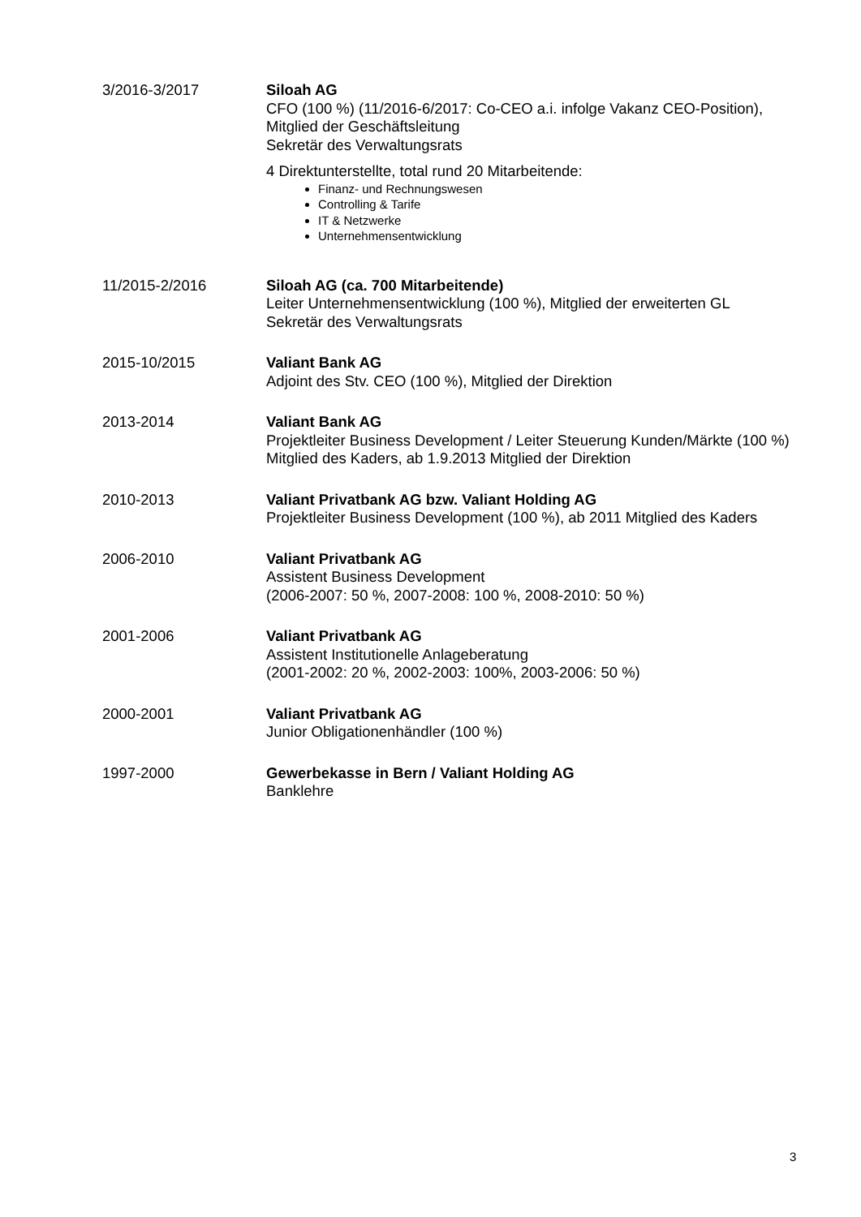3/2016-3/2017 Siloah AG
CFO (100 %) (11/2016-6/2017: Co-CEO a.i. infolge Vakanz CEO-Position),
Mitglied der Geschäftsleitung
Sekretär des Verwaltungsrats
4 Direktunterstellte, total rund 20 Mitarbeitende:
Finanz- und Rechnungswesen
Controlling & Tarife
IT & Netzwerke
Unternehmensentwicklung
11/2015-2/2016 Siloah AG (ca. 700 Mitarbeitende)
Leiter Unternehmensentwicklung (100 %), Mitglied der erweiterten GL
Sekretär des Verwaltungsrats
2015-10/2015 Valiant Bank AG
Adjoint des Stv. CEO (100 %), Mitglied der Direktion
2013-2014 Valiant Bank AG
Projektleiter Business Development / Leiter Steuerung Kunden/Märkte (100 %)
Mitglied des Kaders, ab 1.9.2013 Mitglied der Direktion
2010-2013 Valiant Privatbank AG bzw. Valiant Holding AG
Projektleiter Business Development (100 %), ab 2011 Mitglied des Kaders
2006-2010 Valiant Privatbank AG
Assistent Business Development
(2006-2007: 50 %, 2007-2008: 100 %, 2008-2010: 50 %)
2001-2006 Valiant Privatbank AG
Assistent Institutionelle Anlageberatung
(2001-2002: 20 %, 2002-2003: 100%, 2003-2006: 50 %)
2000-2001 Valiant Privatbank AG
Junior Obligationenhändler (100 %)
1997-2000 Gewerbekasse in Bern / Valiant Holding AG
Banklehre
3